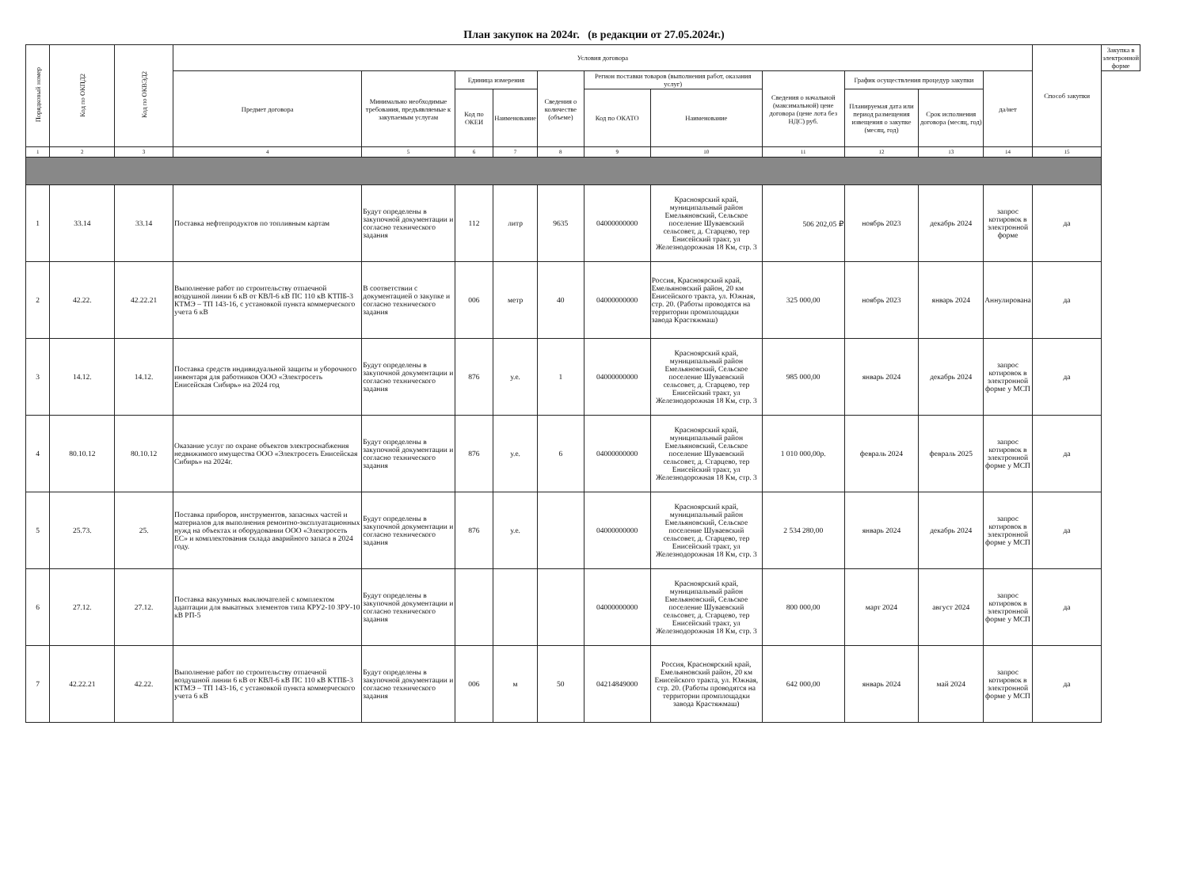План закупок на 2024г. (в редакции от 27.05.2024г.)
| Порядковый номер | Код по ОКПД2 | Код по ОКВЭД2 | Условия договора | | | | | | | | | | | Способ закупки | Закупка в электронной форме |
| --- | --- | --- | --- | --- | --- | --- | --- | --- | --- | --- | --- | --- | --- | --- | --- |
| | | | Предмет договора | Минимально необходимые требования, предъявляемые к закупаемым услугам | Единица измерения | | Сведения о количестве (объеме) | Регион поставки товаров (выполнения работ, оказания услуг) | | Сведения о начальной (максимальной) цене договора (цене лота без НДС) руб. | График осуществления процедур закупки | | да/нет | | |
| | | | | | Код по ОКЕИ | Наименование | | Код по ОКАТО | Наименование | | Планируемая дата или период размещения извещения о закупке (месяц, год) | Срок исполнения договора (месяц, год) | | | |
| 1 | 2 | 3 | 4 | 5 | 6 | 7 | 8 | 9 | 10 | 11 | 12 | 13 | 14 | 15 | |
| 1 | 33.14 | 33.14 | Поставка нефтепродуктов по топливным картам | Будут определены в закупочной документации и согласно технического задания | 112 | литр | 9635 | 04000000000 | Красноярский край, муниципальный район Емельяновский, Сельское поселение Шуваевский сельсовет, д. Старцево, тер Енисейский тракт, ул Железнодорожная 18 Км, стр. 3 | 506 202,05 ₽ | ноябрь 2023 | декабрь 2024 | запрос котировок в электронной форме | да | |
| 2 | 42.22. | 42.22.21 | Выполнение работ по строительству отпаечной воздушной линии 6 кВ от КВЛ-6 кВ ПС 110 кВ КТПБ-3 КТМЭ – ТП 143-16, с установкой пункта коммерческого учета 6 кВ | В соответствии с документацией о закупке и согласно технического задания | 006 | метр | 40 | 04000000000 | Россия, Красноярский край, Емельяновский район, 20 км Енисейского тракта, ул. Южная, стр. 20. (Работы проводятся на территории промплощадки завода Крастяжмаш) | 325 000,00 | ноябрь 2023 | январь 2024 | Аннулирована | да | |
| 3 | 14.12. | 14.12. | Поставка средств индивидуальной защиты и уборочного инвентаря для работников ООО «Электросеть Енисейская Сибирь» на 2024 год | Будут определены в закупочной документации и согласно технического задания | 876 | у.е. | 1 | 04000000000 | Красноярский край, муниципальный район Емельяновский, Сельское поселение Шуваевский сельсовет, д. Старцево, тер Енисейский тракт, ул Железнодорожная 18 Км, стр. 3 | 985 000,00 | январь 2024 | декабрь 2024 | запрос котировок в электронной форме у МСП | да | |
| 4 | 80.10.12 | 80.10.12 | Оказание услуг по охране объектов электроснабжения недвижимого имущества ООО «Электросеть Енисейская Сибирь» на 2024г. | Будут определены в закупочной документации и согласно технического задания | 876 | у.е. | 6 | 04000000000 | Красноярский край, муниципальный район Емельяновский, Сельское поселение Шуваевский сельсовет, д. Старцево, тер Енисейский тракт, ул Железнодорожная 18 Км, стр. 3 | 1 010 000,00р. | февраль 2024 | февраль 2025 | запрос котировок в электронной форме у МСП | да | |
| 5 | 25.73. | 25. | Поставка приборов, инструментов, запасных частей и материалов для выполнения ремонтно-эксплуатационных нужд на объектах и оборудовании ООО «Электросеть ЕС» и комплектования склада аварийного запаса в 2024 году. | Будут определены в закупочной документации и согласно технического задания | 876 | у.е. | | 04000000000 | Красноярский край, муниципальный район Емельяновский, Сельское поселение Шуваевский сельсовет, д. Старцево, тер Енисейский тракт, ул Железнодорожная 18 Км, стр. 3 | 2 534 280,00 | январь 2024 | декабрь 2024 | запрос котировок в электронной форме у МСП | да | |
| 6 | 27.12. | 27.12. | Поставка вакуумных выключателей с комплектом адаптации для выкатных элементов типа КРУ2-10 ЗРУ-10 кВ РП-5 | Будут определены в закупочной документации и согласно технического задания | | | | 04000000000 | Красноярский край, муниципальный район Емельяновский, Сельское поселение Шуваевский сельсовет, д. Старцево, тер Енисейский тракт, ул Железнодорожная 18 Км, стр. 3 | 800 000,00 | март 2024 | август 2024 | запрос котировок в электронной форме у МСП | да | |
| 7 | 42.22.21 | 42.22. | Выполнение работ по строительству отпаечной воздушной линии 6 кВ от КВЛ-6 кВ ПС 110 кВ КТПБ-3 КТМЭ – ТП 143-16, с установкой пункта коммерческого учета 6 кВ | Будут определены в закупочной документации и согласно технического задания | 006 | м | 50 | 04214849000 | Россия, Красноярский край, Емельяновский район, 20 км Енисейского тракта, ул. Южная, стр. 20. (Работы проводятся на территории промплощадки завода Крастяжмаш) | 642 000,00 | январь 2024 | май 2024 | запрос котировок в электронной форме у МСП | да | |